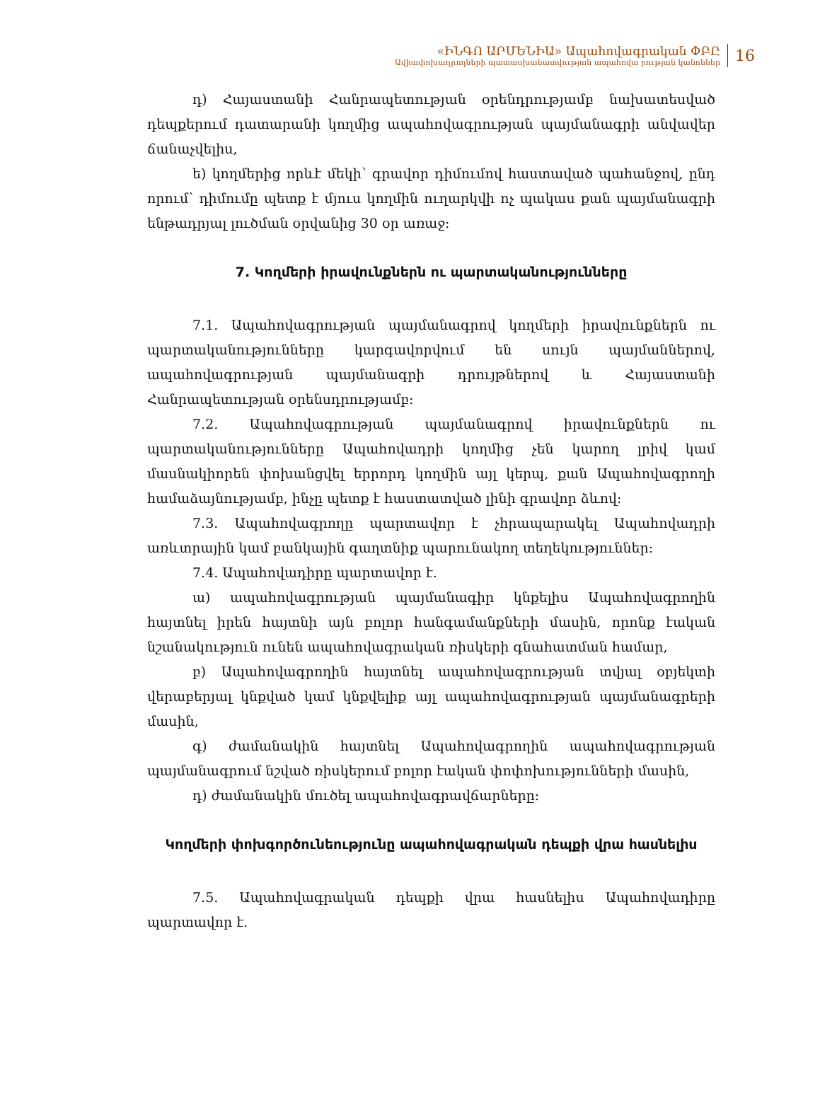«ԻՆԳՈ ԱՐՄԵՆԻԱ» Ապահովագրական ՓԲԸ
Ավիափոխադրողների պատասխանատվության ապահովա րության կանոններ
16
դ) Հայաստանի Հանրապետության օրենդրությամբ նախատեսված դեպքերում դատարանի կողմից ապահովագրության պայմանագրի անվավեր ճանաչվելիս,
ե) կողմերից որևէ մեկի՝ գրավոր դիմումով հաստաված պահանջով, ընդ որում՝ դիմումը պետք է մյուս կողմին ուղարկվի ոչ պակաս քան պայմանագրի ենթադրյալ լուծման օրվանից 30 օր առաջ:
7. Կողմերի իրավունքներն ու պարտականությունները
7.1. Ապահովագրության պայմանագրով կողմերի իրավունքներն ու պարտականությունները կարգավորվում են սույն պայմաններով, ապահովագրության պայմանագրի դրույթներով և Հայաստանի Հանրապետության օրենսդրությամբ:
7.2. Ապահովագրության պայմանագրով իրավունքներն ու պարտականությունները Ապահովադրի կողմից չեն կարող լրիվ կամ մասնակիորեն փոխանցվել երրորդ կողմին այլ կերպ, քան Ապահովագրողի համաձայնությամբ, ինչը պետք է հաստատված լինի գրավոր ձևով:
7.3. Ապահովագրողը պարտավոր է չհրապարակել Ապահովադրի առևտրային կամ բանկային գաղտնիք պարունակող տեղեկություններ:
7.4. Ապահովադիրը պարտավոր է.
ա) ապահովագրության պայմանագիր կնքելիս Ապահովագրողին հայտնել իրեն հայտնի այն բոլոր հանգամանքների մասին, որոնք էական նշանակություն ունեն ապահովագրական ռիսկերի գնահատման համար,
բ) Ապահովագրողին հայտնել ապահովագրության տվյալ օբյեկտի վերաբերյալ կնքված կամ կնքվելիք այլ ապահովագրության պայմանագրերի մասին,
գ) ժամանակին հայտնել Ապահովագրողին ապահովագրության պայմանագրում նշված ռիսկերում բոլոր էական փոփոխությունների մասին,
դ) ժամանակին մուծել ապահովագրավճարները:
Կողմերի փոխգործունեությունը ապահովագրական դեպքի վրա հասնելիս
7.5. Ապահովագրական դեպքի վրա հասնելիս Ապահովադիրը պարտավոր է.